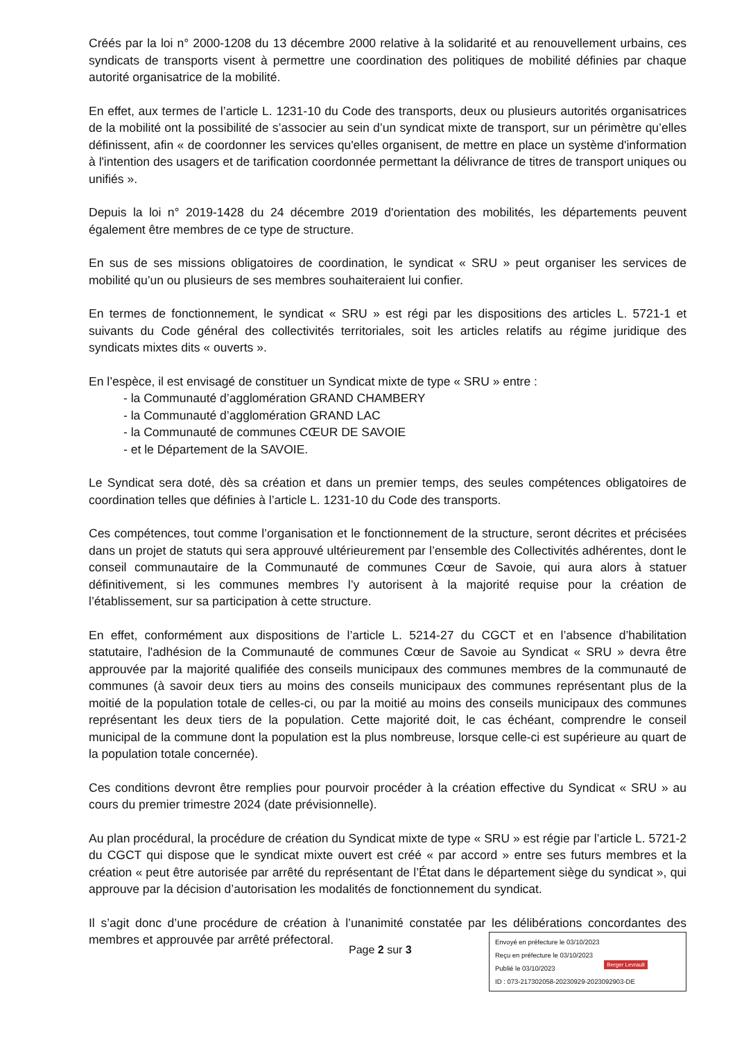Créés par la loi n° 2000-1208 du 13 décembre 2000 relative à la solidarité et au renouvellement urbains, ces syndicats de transports visent à permettre une coordination des politiques de mobilité définies par chaque autorité organisatrice de la mobilité.
En effet, aux termes de l’article L. 1231-10 du Code des transports, deux ou plusieurs autorités organisatrices de la mobilité ont la possibilité de s’associer au sein d’un syndicat mixte de transport, sur un périmètre qu’elles définissent, afin « de coordonner les services qu'elles organisent, de mettre en place un système d'information à l'intention des usagers et de tarification coordonnée permettant la délivrance de titres de transport uniques ou unifiés ».
Depuis la loi n° 2019-1428 du 24 décembre 2019 d'orientation des mobilités, les départements peuvent également être membres de ce type de structure.
En sus de ses missions obligatoires de coordination, le syndicat « SRU » peut organiser les services de mobilité qu’un ou plusieurs de ses membres souhaiteraient lui confier.
En termes de fonctionnement, le syndicat « SRU » est régi par les dispositions des articles L. 5721-1 et suivants du Code général des collectivités territoriales, soit les articles relatifs au régime juridique des syndicats mixtes dits « ouverts ».
En l’espèce, il est envisagé de constituer un Syndicat mixte de type « SRU » entre :
- la Communauté d’agglomération GRAND CHAMBERY
- la Communauté d’agglomération GRAND LAC
- la Communauté de communes CŒUR DE SAVOIE
- et le Département de la SAVOIE.
Le Syndicat sera doté, dès sa création et dans un premier temps, des seules compétences obligatoires de coordination telles que définies à l’article L. 1231-10 du Code des transports.
Ces compétences, tout comme l’organisation et le fonctionnement de la structure, seront décrites et précisées dans un projet de statuts qui sera approuvé ultérieurement par l’ensemble des Collectivités adhérentes, dont le conseil communautaire de la Communauté de communes Cœur de Savoie, qui aura alors à statuer définitivement, si les communes membres l’y autorisent à la majorité requise pour la création de l’établissement, sur sa participation à cette structure.
En effet, conformément aux dispositions de l’article L. 5214-27 du CGCT et en l’absence d’habilitation statutaire, l'adhésion de la Communauté de communes Cœur de Savoie au Syndicat « SRU » devra être approuvée par la majorité qualifiée des conseils municipaux des communes membres de la communauté de communes (à savoir deux tiers au moins des conseils municipaux des communes représentant plus de la moitié de la population totale de celles-ci, ou par la moitié au moins des conseils municipaux des communes représentant les deux tiers de la population. Cette majorité doit, le cas échéant, comprendre le conseil municipal de la commune dont la population est la plus nombreuse, lorsque celle-ci est supérieure au quart de la population totale concernée).
Ces conditions devront être remplies pour pourvoir procéder à la création effective du Syndicat « SRU » au cours du premier trimestre 2024 (date prévisionnelle).
Au plan procédural, la procédure de création du Syndicat mixte de type « SRU » est régie par l’article L. 5721-2 du CGCT qui dispose que le syndicat mixte ouvert est créé « par accord » entre ses futurs membres et la création « peut être autorisée par arrêté du représentant de l’État dans le département siège du syndicat », qui approuve par la décision d’autorisation les modalités de fonctionnement du syndicat.
Il s’agit donc d’une procédure de création à l’unanimité constatée par les délibérations concordantes des membres et approuvée par arrêté préfectoral.
Page 2 sur 3
Envoyé en préfecture le 03/10/2023
Reçu en préfecture le 03/10/2023
Publié le 03/10/2023
ID : 073-217302058-20230929-2023092903-DE
Berger Levrault